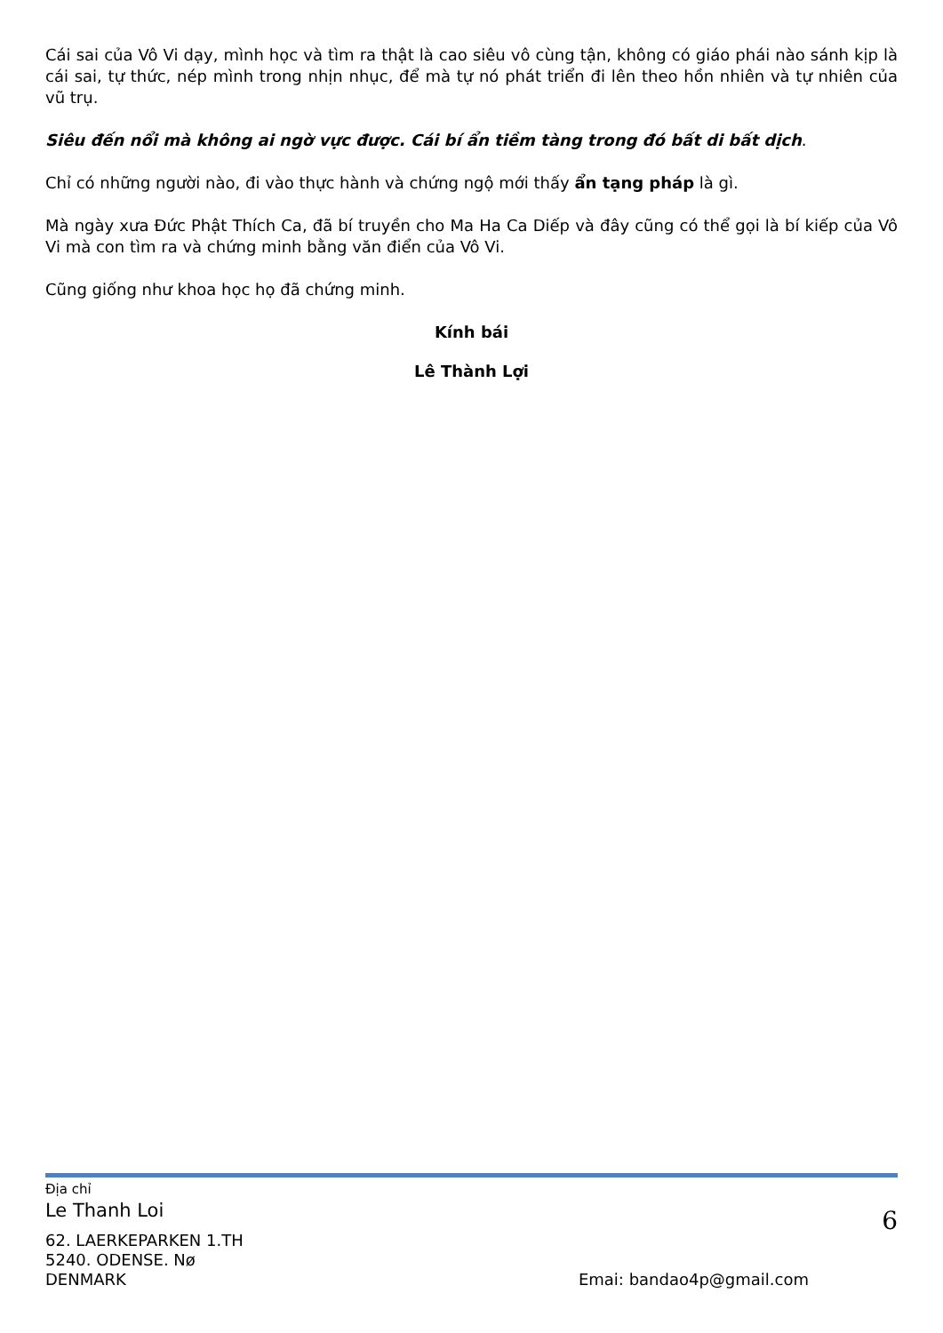Cái sai của Vô Vi dạy, mình học và tìm ra thật là cao siêu vô cùng tận, không có giáo phái nào sánh kịp là cái sai, tự thức, nép mình trong nhịn nhục, để mà tự nó phát triển đi lên theo hồn nhiên và tự nhiên của vũ trụ.
Siêu đến nổi mà không ai ngờ vực được. Cái bí ẩn tiềm tàng trong đó bất di bất dịch.
Chỉ có những người nào, đi vào thực hành và chứng ngộ mới thấy ẩn tạng pháp là gì.
Mà ngày xưa Đức Phật Thích Ca, đã bí truyền cho Ma Ha Ca Diếp và đây cũng có thể gọi là bí kiếp của Vô Vi mà con tìm ra và chứng minh bằng văn điển của Vô Vi.
Cũng giống như khoa học họ đã chứng minh.
Kính bái
Lê Thành Lợi
Địa chỉ
Le Thanh Loi
6
62. LAERKEPARKEN 1.TH
5240. ODENSE. Nø
DENMARK Emai: bandao4p@gmail.com